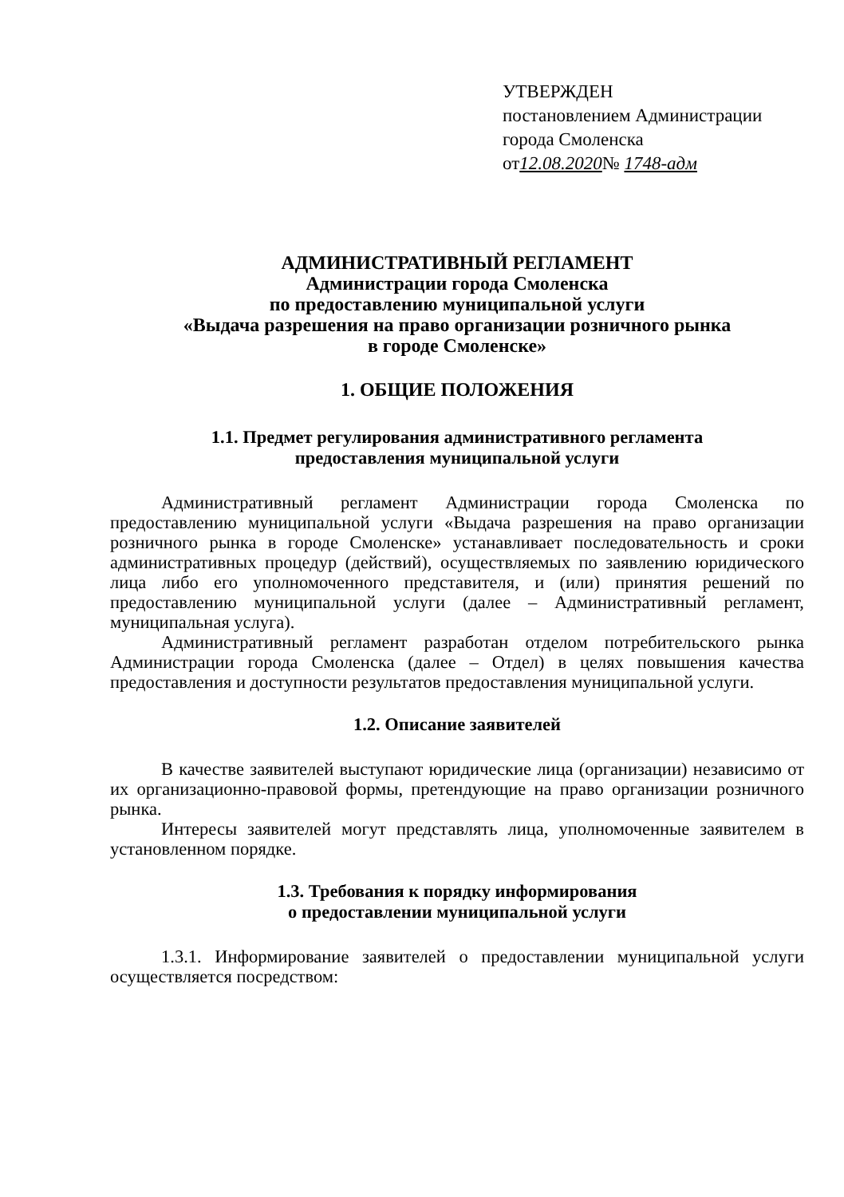УТВЕРЖДЕН
постановлением Администрации
города Смоленска
от12.08.2020№ 1748-адм
АДМИНИСТРАТИВНЫЙ РЕГЛАМЕНТ
Администрации города Смоленска
по предоставлению муниципальной услуги
«Выдача разрешения на право организации розничного рынка
в городе Смоленске»
1. ОБЩИЕ ПОЛОЖЕНИЯ
1.1. Предмет регулирования административного регламента
предоставления муниципальной услуги
Административный регламент Администрации города Смоленска по предоставлению муниципальной услуги «Выдача разрешения на право организации розничного рынка в городе Смоленске» устанавливает последовательность и сроки административных процедур (действий), осуществляемых по заявлению юридического лица либо его уполномоченного представителя, и (или) принятия решений по предоставлению муниципальной услуги (далее – Административный регламент, муниципальная услуга).
Административный регламент разработан отделом потребительского рынка Администрации города Смоленска (далее – Отдел) в целях повышения качества предоставления и доступности результатов предоставления муниципальной услуги.
1.2. Описание заявителей
В качестве заявителей выступают юридические лица (организации) независимо от их организационно-правовой формы, претендующие на право организации розничного рынка.
Интересы заявителей могут представлять лица, уполномоченные заявителем в установленном порядке.
1.3. Требования к порядку информирования
о предоставлении муниципальной услуги
1.3.1. Информирование заявителей о предоставлении муниципальной услуги осуществляется посредством: